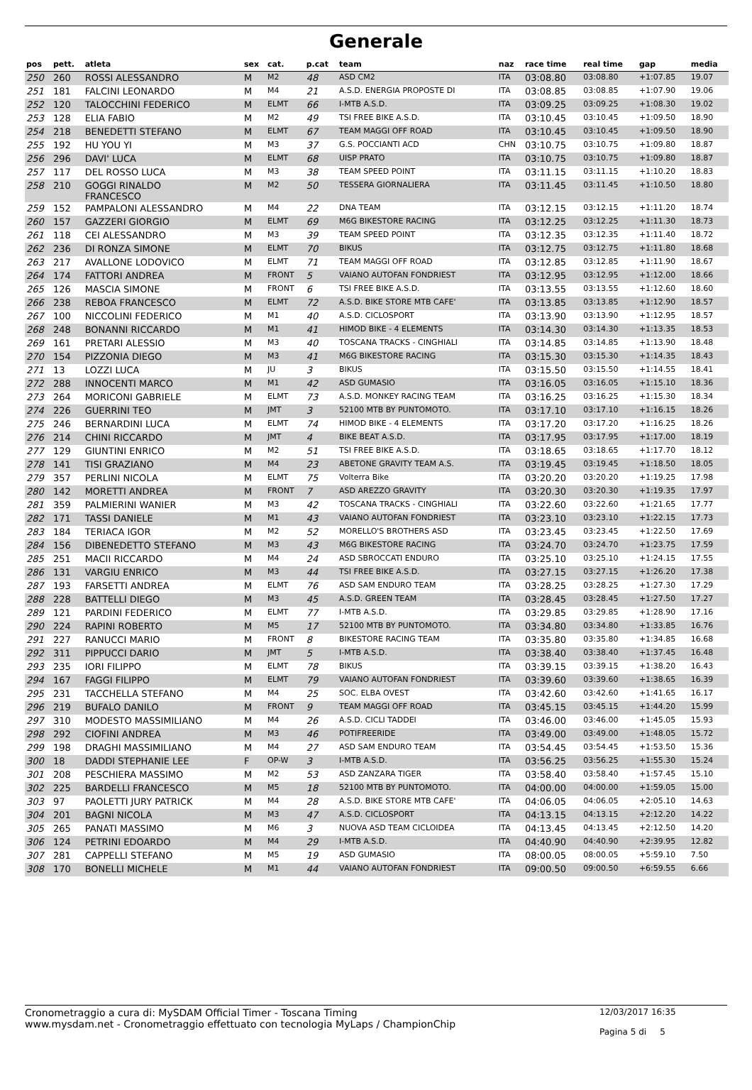Generale
| pos | pett. | atleta | sex | cat. | p.cat | team | naz | race time | real time | gap | media |
| --- | --- | --- | --- | --- | --- | --- | --- | --- | --- | --- | --- |
| 250 | 260 | ROSSI ALESSANDRO | M | M2 | 48 | ASD CM2 | ITA | 03:08.80 | 03:08.80 | +1:07.85 | 19.07 |
| 251 | 181 | FALCINI LEONARDO | M | M4 | 21 | A.S.D. ENERGIA PROPOSTE DI | ITA | 03:08.85 | 03:08.85 | +1:07.90 | 19.06 |
| 252 | 120 | TALOCCHINI FEDERICO | M | ELMT | 66 | I-MTB A.S.D. | ITA | 03:09.25 | 03:09.25 | +1:08.30 | 19.02 |
| 253 | 128 | ELIA FABIO | M | M2 | 49 | TSI FREE BIKE A.S.D. | ITA | 03:10.45 | 03:10.45 | +1:09.50 | 18.90 |
| 254 | 218 | BENEDETTI STEFANO | M | ELMT | 67 | TEAM MAGGI OFF ROAD | ITA | 03:10.45 | 03:10.45 | +1:09.50 | 18.90 |
| 255 | 192 | HU YOU YI | M | M3 | 37 | G.S. POCCIANTI ACD | CHN | 03:10.75 | 03:10.75 | +1:09.80 | 18.87 |
| 256 | 296 | DAVI' LUCA | M | ELMT | 68 | UISP PRATO | ITA | 03:10.75 | 03:10.75 | +1:09.80 | 18.87 |
| 257 | 117 | DEL ROSSO LUCA | M | M3 | 38 | TEAM SPEED POINT | ITA | 03:11.15 | 03:11.15 | +1:10.20 | 18.83 |
| 258 | 210 | GOGGI RINALDO FRANCESCO | M | M2 | 50 | TESSERA GIORNALIERA | ITA | 03:11.45 | 03:11.45 | +1:10.50 | 18.80 |
| 259 | 152 | PAMPALONI ALESSANDRO | M | M4 | 22 | DNA TEAM | ITA | 03:12.15 | 03:12.15 | +1:11.20 | 18.74 |
| 260 | 157 | GAZZERI GIORGIO | M | ELMT | 69 | M6G BIKESTORE RACING | ITA | 03:12.25 | 03:12.25 | +1:11.30 | 18.73 |
| 261 | 118 | CEI ALESSANDRO | M | M3 | 39 | TEAM SPEED POINT | ITA | 03:12.35 | 03:12.35 | +1:11.40 | 18.72 |
| 262 | 236 | DI RONZA SIMONE | M | ELMT | 70 | BIKUS | ITA | 03:12.75 | 03:12.75 | +1:11.80 | 18.68 |
| 263 | 217 | AVALLONE LODOVICO | M | ELMT | 71 | TEAM MAGGI OFF ROAD | ITA | 03:12.85 | 03:12.85 | +1:11.90 | 18.67 |
| 264 | 174 | FATTORI ANDREA | M | FRONT | 5 | VAIANO AUTOFAN FONDRIEST | ITA | 03:12.95 | 03:12.95 | +1:12.00 | 18.66 |
| 265 | 126 | MASCIA SIMONE | M | FRONT | 6 | TSI FREE BIKE A.S.D. | ITA | 03:13.55 | 03:13.55 | +1:12.60 | 18.60 |
| 266 | 238 | REBOA FRANCESCO | M | ELMT | 72 | A.S.D. BIKE STORE MTB CAFE' | ITA | 03:13.85 | 03:13.85 | +1:12.90 | 18.57 |
| 267 | 100 | NICCOLINI FEDERICO | M | M1 | 40 | A.S.D. CICLOSPORT | ITA | 03:13.90 | 03:13.90 | +1:12.95 | 18.57 |
| 268 | 248 | BONANNI RICCARDO | M | M1 | 41 | HIMOD BIKE - 4 ELEMENTS | ITA | 03:14.30 | 03:14.30 | +1:13.35 | 18.53 |
| 269 | 161 | PRETARI ALESSIO | M | M3 | 40 | TOSCANA TRACKS - CINGHIALI | ITA | 03:14.85 | 03:14.85 | +1:13.90 | 18.48 |
| 270 | 154 | PIZZONIA DIEGO | M | M3 | 41 | M6G BIKESTORE RACING | ITA | 03:15.30 | 03:15.30 | +1:14.35 | 18.43 |
| 271 | 13 | LOZZI LUCA | M | JU | 3 | BIKUS | ITA | 03:15.50 | 03:15.50 | +1:14.55 | 18.41 |
| 272 | 288 | INNOCENTI MARCO | M | M1 | 42 | ASD GUMASIO | ITA | 03:16.05 | 03:16.05 | +1:15.10 | 18.36 |
| 273 | 264 | MORICONI GABRIELE | M | ELMT | 73 | A.S.D. MONKEY RACING TEAM | ITA | 03:16.25 | 03:16.25 | +1:15.30 | 18.34 |
| 274 | 226 | GUERRINI TEO | M | JMT | 3 | 52100 MTB BY PUNTOMOTO. | ITA | 03:17.10 | 03:17.10 | +1:16.15 | 18.26 |
| 275 | 246 | BERNARDINI LUCA | M | ELMT | 74 | HIMOD BIKE - 4 ELEMENTS | ITA | 03:17.20 | 03:17.20 | +1:16.25 | 18.26 |
| 276 | 214 | CHINI RICCARDO | M | JMT | 4 | BIKE BEAT A.S.D. | ITA | 03:17.95 | 03:17.95 | +1:17.00 | 18.19 |
| 277 | 129 | GIUNTINI ENRICO | M | M2 | 51 | TSI FREE BIKE A.S.D. | ITA | 03:18.65 | 03:18.65 | +1:17.70 | 18.12 |
| 278 | 141 | TISI GRAZIANO | M | M4 | 23 | ABETONE GRAVITY TEAM A.S. | ITA | 03:19.45 | 03:19.45 | +1:18.50 | 18.05 |
| 279 | 357 | PERLINI NICOLA | M | ELMT | 75 | Volterra Bike | ITA | 03:20.20 | 03:20.20 | +1:19.25 | 17.98 |
| 280 | 142 | MORETTI ANDREA | M | FRONT | 7 | ASD AREZZO GRAVITY | ITA | 03:20.30 | 03:20.30 | +1:19.35 | 17.97 |
| 281 | 359 | PALMIERINI WANIER | M | M3 | 42 | TOSCANA TRACKS - CINGHIALI | ITA | 03:22.60 | 03:22.60 | +1:21.65 | 17.77 |
| 282 | 171 | TASSI DANIELE | M | M1 | 43 | VAIANO AUTOFAN FONDRIEST | ITA | 03:23.10 | 03:23.10 | +1:22.15 | 17.73 |
| 283 | 184 | TERIACA IGOR | M | M2 | 52 | MORELLO'S BROTHERS ASD | ITA | 03:23.45 | 03:23.45 | +1:22.50 | 17.69 |
| 284 | 156 | DIBENEDETTO STEFANO | M | M3 | 43 | M6G BIKESTORE RACING | ITA | 03:24.70 | 03:24.70 | +1:23.75 | 17.59 |
| 285 | 251 | MACII RICCARDO | M | M4 | 24 | ASD SBROCCATI ENDURO | ITA | 03:25.10 | 03:25.10 | +1:24.15 | 17.55 |
| 286 | 131 | VARGIU ENRICO | M | M3 | 44 | TSI FREE BIKE A.S.D. | ITA | 03:27.15 | 03:27.15 | +1:26.20 | 17.38 |
| 287 | 193 | FARSETTI ANDREA | M | ELMT | 76 | ASD SAM ENDURO TEAM | ITA | 03:28.25 | 03:28.25 | +1:27.30 | 17.29 |
| 288 | 228 | BATTELLI DIEGO | M | M3 | 45 | A.S.D. GREEN TEAM | ITA | 03:28.45 | 03:28.45 | +1:27.50 | 17.27 |
| 289 | 121 | PARDINI FEDERICO | M | ELMT | 77 | I-MTB A.S.D. | ITA | 03:29.85 | 03:29.85 | +1:28.90 | 17.16 |
| 290 | 224 | RAPINI ROBERTO | M | M5 | 17 | 52100 MTB BY PUNTOMOTO. | ITA | 03:34.80 | 03:34.80 | +1:33.85 | 16.76 |
| 291 | 227 | RANUCCI MARIO | M | FRONT | 8 | BIKESTORE RACING TEAM | ITA | 03:35.80 | 03:35.80 | +1:34.85 | 16.68 |
| 292 | 311 | PIPPUCCI DARIO | M | JMT | 5 | I-MTB A.S.D. | ITA | 03:38.40 | 03:38.40 | +1:37.45 | 16.48 |
| 293 | 235 | IORI FILIPPO | M | ELMT | 78 | BIKUS | ITA | 03:39.15 | 03:39.15 | +1:38.20 | 16.43 |
| 294 | 167 | FAGGI FILIPPO | M | ELMT | 79 | VAIANO AUTOFAN FONDRIEST | ITA | 03:39.60 | 03:39.60 | +1:38.65 | 16.39 |
| 295 | 231 | TACCHELLA STEFANO | M | M4 | 25 | SOC. ELBA OVEST | ITA | 03:42.60 | 03:42.60 | +1:41.65 | 16.17 |
| 296 | 219 | BUFALO DANILO | M | FRONT | 9 | TEAM MAGGI OFF ROAD | ITA | 03:45.15 | 03:45.15 | +1:44.20 | 15.99 |
| 297 | 310 | MODESTO MASSIMILIANO | M | M4 | 26 | A.S.D. CICLI TADDEI | ITA | 03:46.00 | 03:46.00 | +1:45.05 | 15.93 |
| 298 | 292 | CIOFINI ANDREA | M | M3 | 46 | POTIFREERIDE | ITA | 03:49.00 | 03:49.00 | +1:48.05 | 15.72 |
| 299 | 198 | DRAGHI MASSIMILIANO | M | M4 | 27 | ASD SAM ENDURO TEAM | ITA | 03:54.45 | 03:54.45 | +1:53.50 | 15.36 |
| 300 | 18 | DADDI STEPHANIE LEE | F | OP-W | 3 | I-MTB A.S.D. | ITA | 03:56.25 | 03:56.25 | +1:55.30 | 15.24 |
| 301 | 208 | PESCHIERA MASSIMO | M | M2 | 53 | ASD ZANZARA TIGER | ITA | 03:58.40 | 03:58.40 | +1:57.45 | 15.10 |
| 302 | 225 | BARDELLI FRANCESCO | M | M5 | 18 | 52100 MTB BY PUNTOMOTO. | ITA | 04:00.00 | 04:00.00 | +1:59.05 | 15.00 |
| 303 | 97 | PAOLETTI JURY PATRICK | M | M4 | 28 | A.S.D. BIKE STORE MTB CAFE' | ITA | 04:06.05 | 04:06.05 | +2:05.10 | 14.63 |
| 304 | 201 | BAGNI NICOLA | M | M3 | 47 | A.S.D. CICLOSPORT | ITA | 04:13.15 | 04:13.15 | +2:12.20 | 14.22 |
| 305 | 265 | PANATI MASSIMO | M | M6 | 3 | NUOVA ASD TEAM CICLOIDEA | ITA | 04:13.45 | 04:13.45 | +2:12.50 | 14.20 |
| 306 | 124 | PETRINI EDOARDO | M | M4 | 29 | I-MTB A.S.D. | ITA | 04:40.90 | 04:40.90 | +2:39.95 | 12.82 |
| 307 | 281 | CAPPELLI STEFANO | M | M5 | 19 | ASD GUMASIO | ITA | 08:00.05 | 08:00.05 | +5:59.10 | 7.50 |
| 308 | 170 | BONELLI MICHELE | M | M1 | 44 | VAIANO AUTOFAN FONDRIEST | ITA | 09:00.50 | 09:00.50 | +6:59.55 | 6.66 |
Cronometraggio a cura di: MySDAM Official Timer - Toscana Timing
www.mysdam.net - Cronometraggio effettuato con tecnologia MyLaps / ChampionChip
12/03/2017 16:35
Pagina 5 di 5